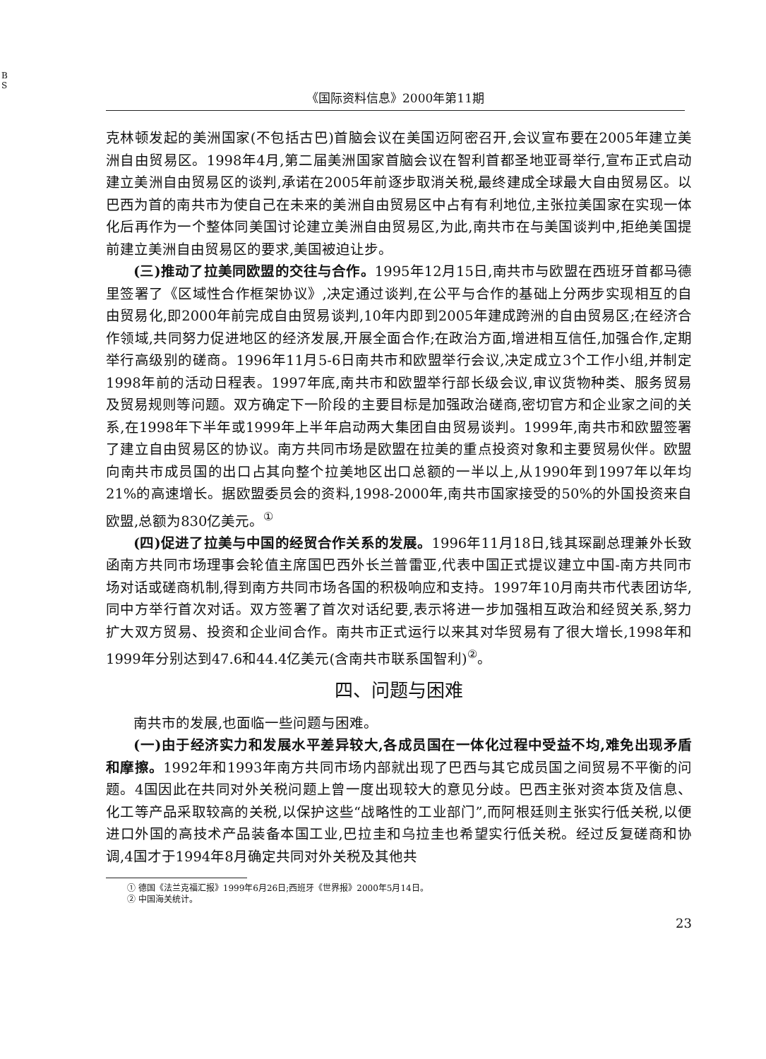B S
《国际资料信息》2000年第11期
克林顿发起的美洲国家(不包括古巴)首脑会议在美国迈阿密召开,会议宣布要在2005年建立美洲自由贸易区。1998年4月,第二届美洲国家首脑会议在智利首都圣地亚哥举行,宣布正式启动建立美洲自由贸易区的谈判,承诺在2005年前逐步取消关税,最终建成全球最大自由贸易区。以巴西为首的南共市为使自己在未来的美洲自由贸易区中占有有利地位,主张拉美国家在实现一体化后再作为一个整体同美国讨论建立美洲自由贸易区,为此,南共市在与美国谈判中,拒绝美国提前建立美洲自由贸易区的要求,美国被迫让步。
(三)推动了拉美同欧盟的交往与合作。1995年12月15日,南共市与欧盟在西班牙首都马德里签署了《区域性合作框架协议》,决定通过谈判,在公平与合作的基础上分两步实现相互的自由贸易化,即2000年前完成自由贸易谈判,10年内即到2005年建成跨洲的自由贸易区;在经济合作领域,共同努力促进地区的经济发展,开展全面合作;在政治方面,增进相互信任,加强合作,定期举行高级别的磋商。1996年11月5-6日南共市和欧盟举行会议,决定成立3个工作小组,并制定1998年前的活动日程表。1997年底,南共市和欧盟举行部长级会议,审议货物种类、服务贸易及贸易规则等问题。双方确定下一阶段的主要目标是加强政治磋商,密切官方和企业家之间的关系,在1998年下半年或1999年上半年启动两大集团自由贸易谈判。1999年,南共市和欧盟签署了建立自由贸易区的协议。南方共同市场是欧盟在拉美的重点投资对象和主要贸易伙伴。欧盟向南共市成员国的出口占其向整个拉美地区出口总额的一半以上,从1990年到1997年以年均21%的高速增长。据欧盟委员会的资料,1998-2000年,南共市国家接受的50%的外国投资来自欧盟,总额为830亿美元。<sup>①</sup>
(四)促进了拉美与中国的经贸合作关系的发展。1996年11月18日,钱其琛副总理兼外长致函南方共同市场理事会轮值主席国巴西外长兰普雷亚,代表中国正式提议建立中国-南方共同市场对话或磋商机制,得到南方共同市场各国的积极响应和支持。1997年10月南共市代表团访华,同中方举行首次对话。双方签署了首次对话纪要,表示将进一步加强相互政治和经贸关系,努力扩大双方贸易、投资和企业间合作。南共市正式运行以来其对华贸易有了很大增长,1998年和1999年分别达到47.6和44.4亿美元(含南共市联系国智利)<sup>②</sup>。
四、问题与困难
南共市的发展,也面临一些问题与困难。
(一)由于经济实力和发展水平差异较大,各成员国在一体化过程中受益不均,难免出现矛盾和摩擦。1992年和1993年南方共同市场内部就出现了巴西与其它成员国之间贸易不平衡的问题。4国因此在共同对外关税问题上曾一度出现较大的意见分歧。巴西主张对资本货及信息、化工等产品采取较高的关税,以保护这些“战略性的工业部门”,而阿根廷则主张实行低关税,以便进口外国的高技术产品装备本国工业,巴拉圭和乌拉圭也希望实行低关税。经过反复磋商和协调,4国才于1994年8月确定共同对外关税及其他共
① 德国《法兰克福汇报》1999年6月26日;西班牙《世界报》2000年5月14日。
② 中国海关统计。
23